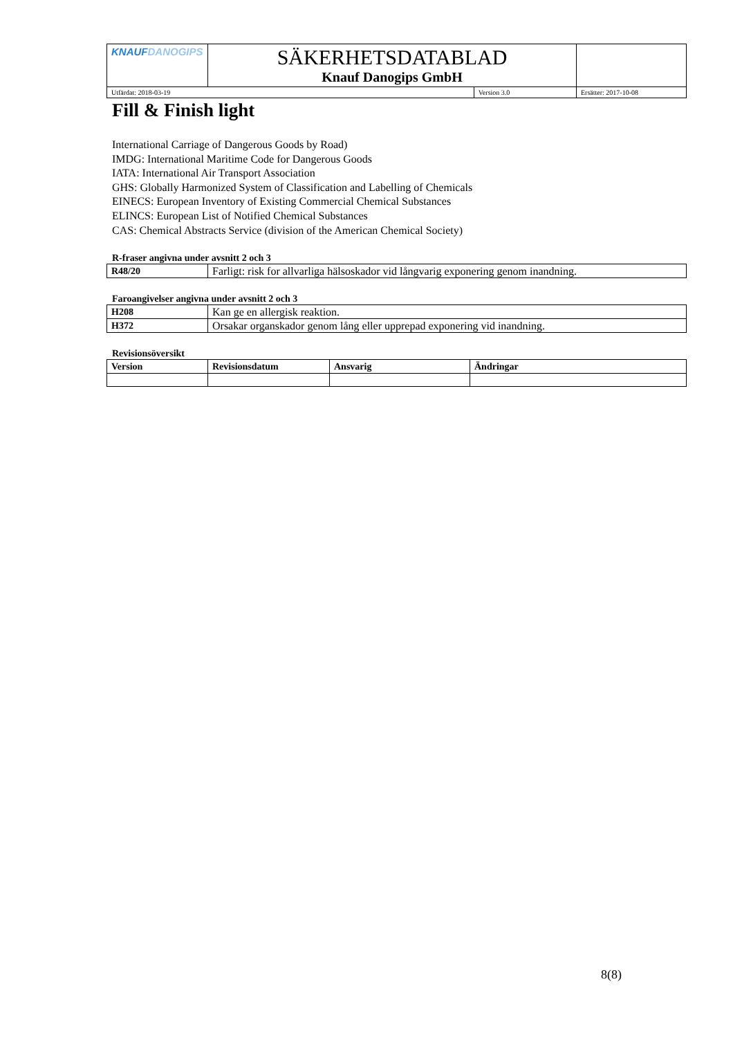| KNAUF DANOGIPS | SÄKERHETSDATABLAD Knauf Danogips GmbH | | |
| Utfärdat: 2018-03-19 | | Version 3.0 | Ersätter: 2017-10-08 |
Fill & Finish light
International Carriage of Dangerous Goods by Road)
IMDG: International Maritime Code for Dangerous Goods
IATA: International Air Transport Association
GHS: Globally Harmonized System of Classification and Labelling of Chemicals
EINECS: European Inventory of Existing Commercial Chemical Substances
ELINCS: European List of Notified Chemical Substances
CAS: Chemical Abstracts Service (division of the American Chemical Society)
R-fraser angivna under avsnitt 2 och 3
| R48/20 | Farligt: risk for allvarliga hälsoskador vid långvarig exponering genom inandning. |
Faroangivelser angivna under avsnitt 2 och 3
| H208 | Kan ge en allergisk reaktion. |
| H372 | Orsakar organskador genom lång eller upprepad exponering vid inandning. |
Revisionsöversikt
| Version | Revisionsdatum | Ansvarig | Ändringar |
| --- | --- | --- | --- |
8(8)